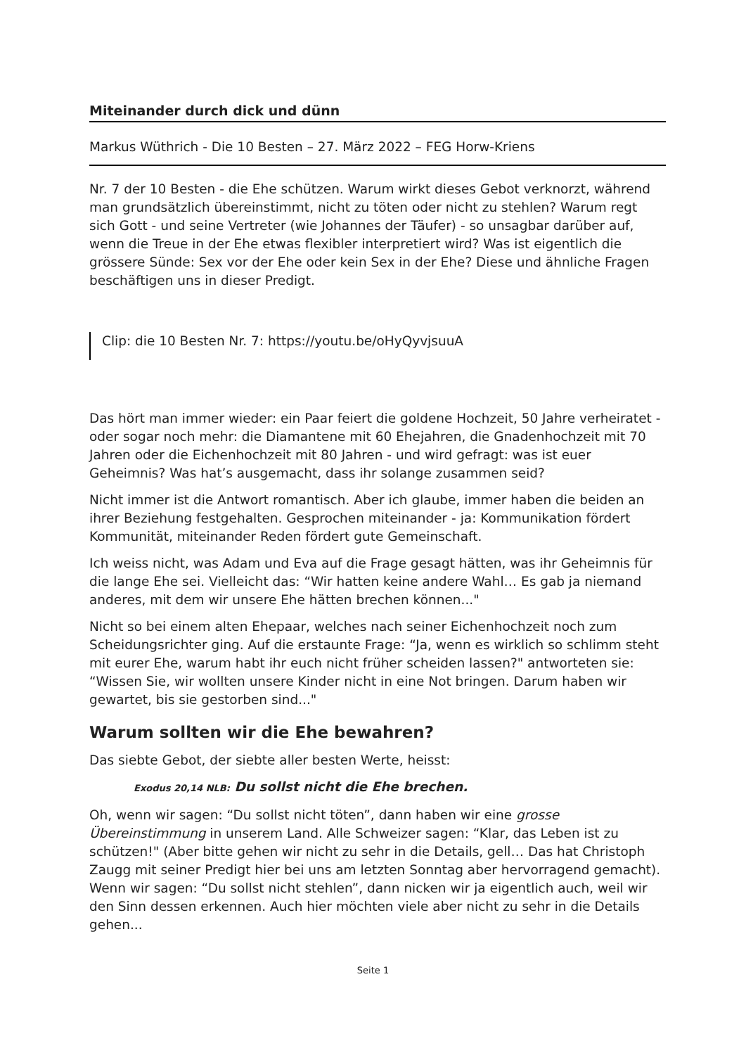Miteinander durch dick und dünn
Markus Wüthrich - Die 10 Besten – 27. März 2022 – FEG Horw-Kriens
Nr. 7 der 10 Besten - die Ehe schützen. Warum wirkt dieses Gebot verknorzt, während man grundsätzlich übereinstimmt, nicht zu töten oder nicht zu stehlen? Warum regt sich Gott - und seine Vertreter (wie Johannes der Täufer) - so unsagbar darüber auf, wenn die Treue in der Ehe etwas flexibler interpretiert wird? Was ist eigentlich die grössere Sünde: Sex vor der Ehe oder kein Sex in der Ehe? Diese und ähnliche Fragen beschäftigen uns in dieser Predigt.
Clip: die 10 Besten Nr. 7: https://youtu.be/oHyQyvjsuuA
Das hört man immer wieder: ein Paar feiert die goldene Hochzeit, 50 Jahre verheiratet - oder sogar noch mehr: die Diamantene mit 60 Ehejahren, die Gnadenhochzeit mit 70 Jahren oder die Eichenhochzeit mit 80 Jahren - und wird gefragt: was ist euer Geheimnis? Was hat’s ausgemacht, dass ihr solange zusammen seid?
Nicht immer ist die Antwort romantisch. Aber ich glaube, immer haben die beiden an ihrer Beziehung festgehalten. Gesprochen miteinander - ja: Kommunikation fördert Kommunität, miteinander Reden fördert gute Gemeinschaft.
Ich weiss nicht, was Adam und Eva auf die Frage gesagt hätten, was ihr Geheimnis für die lange Ehe sei. Vielleicht das: “Wir hatten keine andere Wahl… Es gab ja niemand anderes, mit dem wir unsere Ehe hätten brechen können..."
Nicht so bei einem alten Ehepaar, welches nach seiner Eichenhochzeit noch zum Scheidungsrichter ging. Auf die erstaunte Frage: “Ja, wenn es wirklich so schlimm steht mit eurer Ehe, warum habt ihr euch nicht früher scheiden lassen?" antworteten sie: “Wissen Sie, wir wollten unsere Kinder nicht in eine Not bringen. Darum haben wir gewartet, bis sie gestorben sind..."
Warum sollten wir die Ehe bewahren?
Das siebte Gebot, der siebte aller besten Werte, heisst:
Exodus 20,14 NLB: Du sollst nicht die Ehe brechen.
Oh, wenn wir sagen: “Du sollst nicht töten”, dann haben wir eine grosse Übereinstimmung in unserem Land. Alle Schweizer sagen: “Klar, das Leben ist zu schützen!" (Aber bitte gehen wir nicht zu sehr in die Details, gell… Das hat Christoph Zaugg mit seiner Predigt hier bei uns am letzten Sonntag aber hervorragend gemacht). Wenn wir sagen: “Du sollst nicht stehlen”, dann nicken wir ja eigentlich auch, weil wir den Sinn dessen erkennen. Auch hier möchten viele aber nicht zu sehr in die Details gehen...
Seite 1